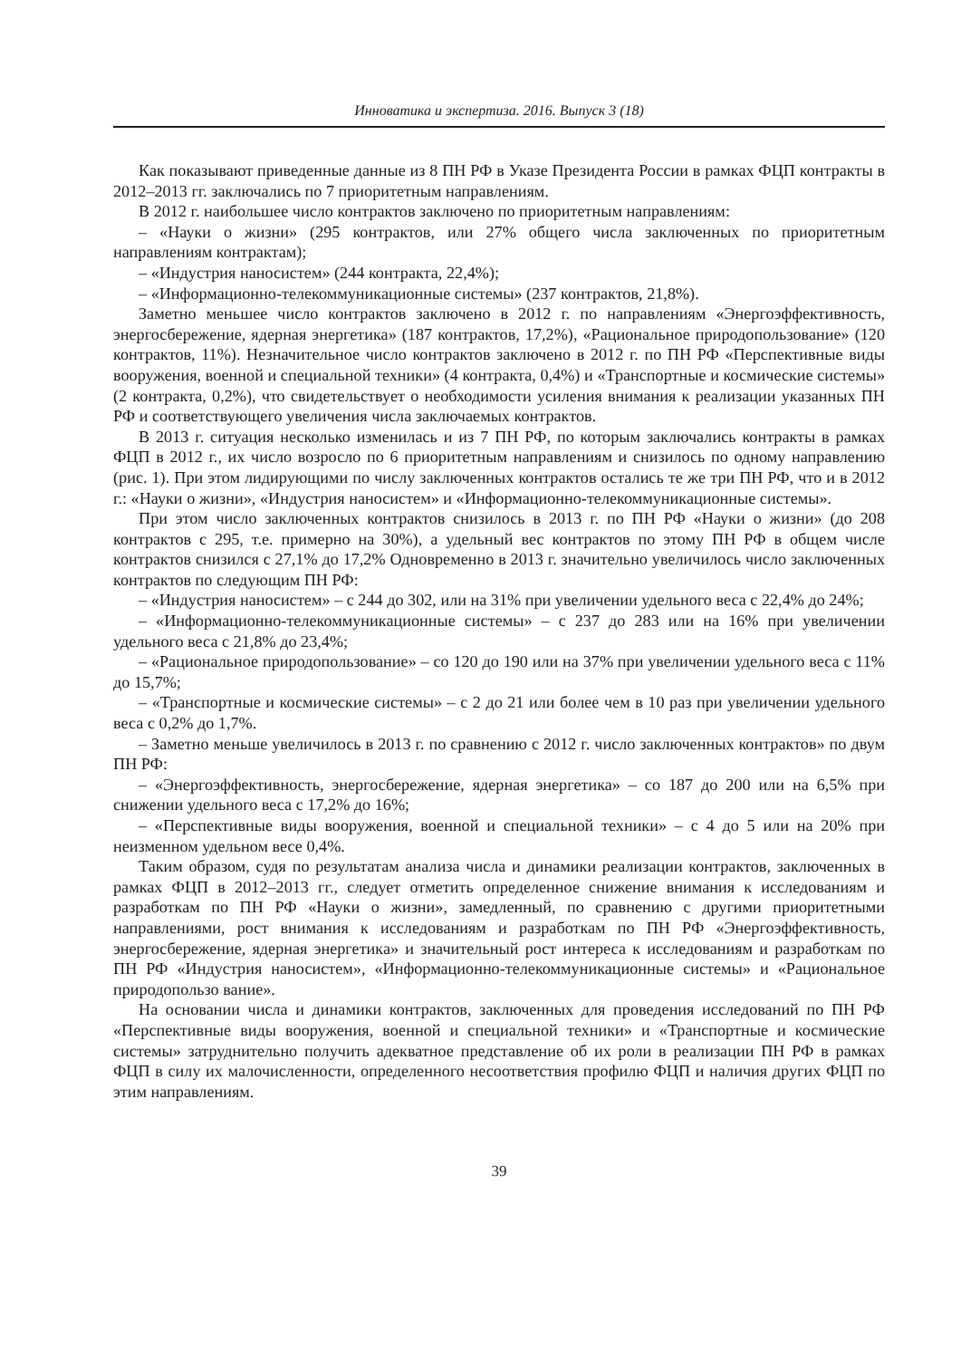Инноватика и экспертиза. 2016. Выпуск 3 (18)
Как показывают приведенные данные из 8 ПН РФ в Указе Президента России в рамках ФЦП контракты в 2012–2013 гг. заключались по 7 приоритетным направлениям.
В 2012 г. наибольшее число контрактов заключено по приоритетным направлениям:
– «Науки о жизни» (295 контрактов, или 27% общего числа заключенных по приоритетным направлениям контрактам);
– «Индустрия наносистем» (244 контракта, 22,4%);
– «Информационно-телекоммуникационные системы» (237 контрактов, 21,8%).
Заметно меньшее число контрактов заключено в 2012 г. по направлениям «Энергоэффективность, энергосбережение, ядерная энергетика» (187 контрактов, 17,2%), «Рациональное природопользование» (120 контрактов, 11%). Незначительное число контрактов заключено в 2012 г. по ПН РФ «Перспективные виды вооружения, военной и специальной техники» (4 контракта, 0,4%) и «Транспортные и космические системы» (2 контракта, 0,2%), что свидетельствует о необходимости усиления внимания к реализации указанных ПН РФ и соответствующего увеличения числа заключаемых контрактов.
В 2013 г. ситуация несколько изменилась и из 7 ПН РФ, по которым заключались контракты в рамках ФЦП в 2012 г., их число возросло по 6 приоритетным направлениям и снизилось по одному направлению (рис. 1). При этом лидирующими по числу заключенных контрактов остались те же три ПН РФ, что и в 2012 г.: «Науки о жизни», «Индустрия наносистем» и «Информационно-телекоммуникационные системы».
При этом число заключенных контрактов снизилось в 2013 г. по ПН РФ «Науки о жизни» (до 208 контрактов с 295, т.е. примерно на 30%), а удельный вес контрактов по этому ПН РФ в общем числе контрактов снизился с 27,1% до 17,2% Одновременно в 2013 г. значительно увеличилось число заключенных контрактов по следующим ПН РФ:
– «Индустрия наносистем» – с 244 до 302, или на 31% при увеличении удельного веса с 22,4% до 24%;
– «Информационно-телекоммуникационные системы» – с 237 до 283 или на 16% при увеличении удельного веса с 21,8% до 23,4%;
– «Рациональное природопользование» – со 120 до 190 или на 37% при увеличении удельного веса с 11% до 15,7%;
– «Транспортные и космические системы» – с 2 до 21 или более чем в 10 раз при увеличении удельного веса с 0,2% до 1,7%.
– Заметно меньше увеличилось в 2013 г. по сравнению с 2012 г. число заключенных контрактов» по двум ПН РФ:
– «Энергоэффективность, энергосбережение, ядерная энергетика» – со 187 до 200 или на 6,5% при снижении удельного веса с 17,2% до 16%;
– «Перспективные виды вооружения, военной и специальной техники» – с 4 до 5 или на 20% при неизменном удельном весе 0,4%.
Таким образом, судя по результатам анализа числа и динамики реализации контрактов, заключенных в рамках ФЦП в 2012–2013 гг., следует отметить определенное снижение внимания к исследованиям и разработкам по ПН РФ «Науки о жизни», замедленный, по сравнению с другими приоритетными направлениями, рост внимания к исследованиям и разработкам по ПН РФ «Энергоэффективность, энергосбережение, ядерная энергетика» и значительный рост интереса к исследованиям и разработкам по ПН РФ «Индустрия наносистем», «Информационно-телекоммуникационные системы» и «Рациональное природопользо вание».
На основании числа и динамики контрактов, заключенных для проведения исследований по ПН РФ «Перспективные виды вооружения, военной и специальной техники» и «Транспортные и космические системы» затруднительно получить адекватное представление об их роли в реализации ПН РФ в рамках ФЦП в силу их малочисленности, определенного несоответствия профилю ФЦП и наличия других ФЦП по этим направлениям.
39